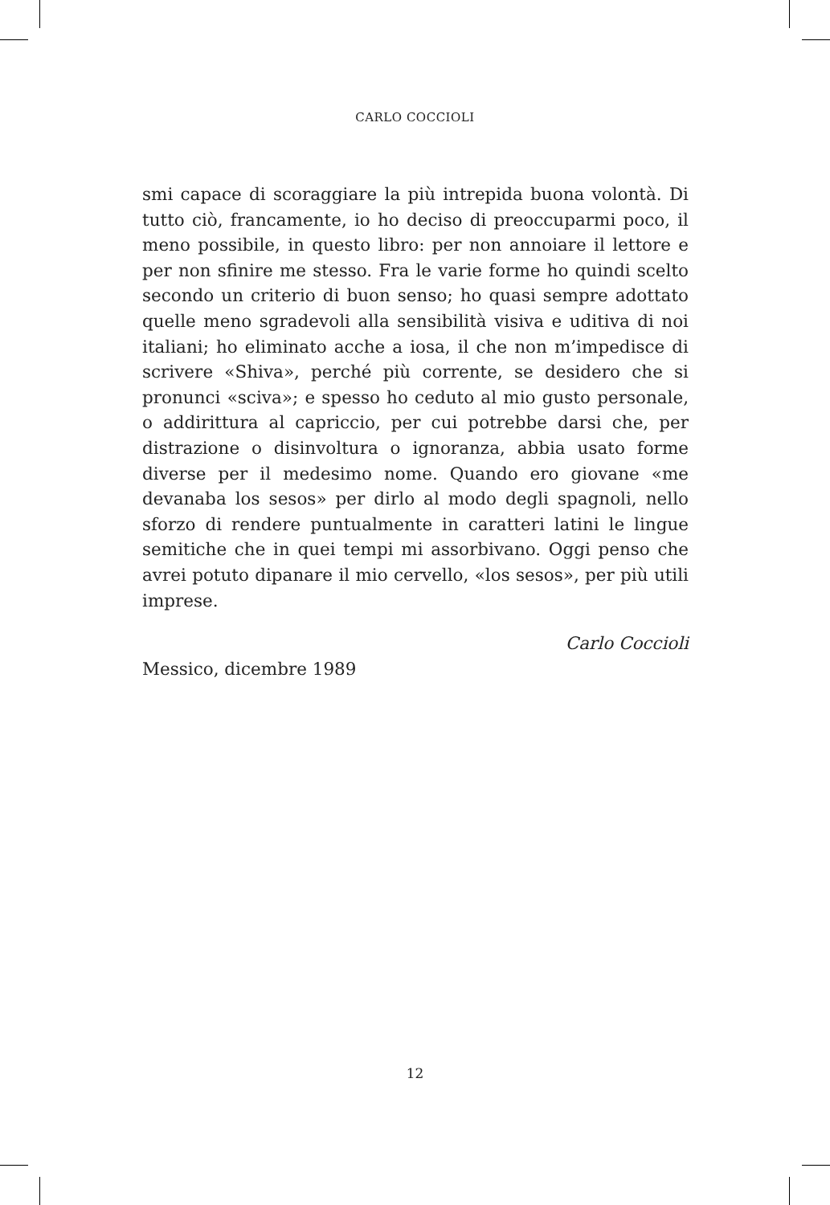CARLO COCCIOLI
smi capace di scoraggiare la più intrepida buona volontà. Di tutto ciò, francamente, io ho deciso di preoccuparmi poco, il meno possibile, in questo libro: per non annoiare il lettore e per non sfinire me stesso. Fra le varie forme ho quindi scelto secondo un criterio di buon senso; ho quasi sempre adottato quelle meno sgradevoli alla sensibilità visiva e uditiva di noi italiani; ho eliminato acche a iosa, il che non m’impedisce di scrivere «Shiva», perché più corrente, se desidero che si pronunci «sciva»; e spesso ho ceduto al mio gusto personale, o addirittura al capriccio, per cui potrebbe darsi che, per distrazione o disinvoltura o ignoranza, abbia usato forme diverse per il medesimo nome. Quando ero giovane «me devanaba los sesos» per dirlo al modo degli spagnoli, nello sforzo di rendere puntualmente in caratteri latini le lingue semitiche che in quei tempi mi assorbivano. Oggi penso che avrei potuto dipanare il mio cervello, «los sesos», per più utili imprese.
Carlo Coccioli
Messico, dicembre 1989
12